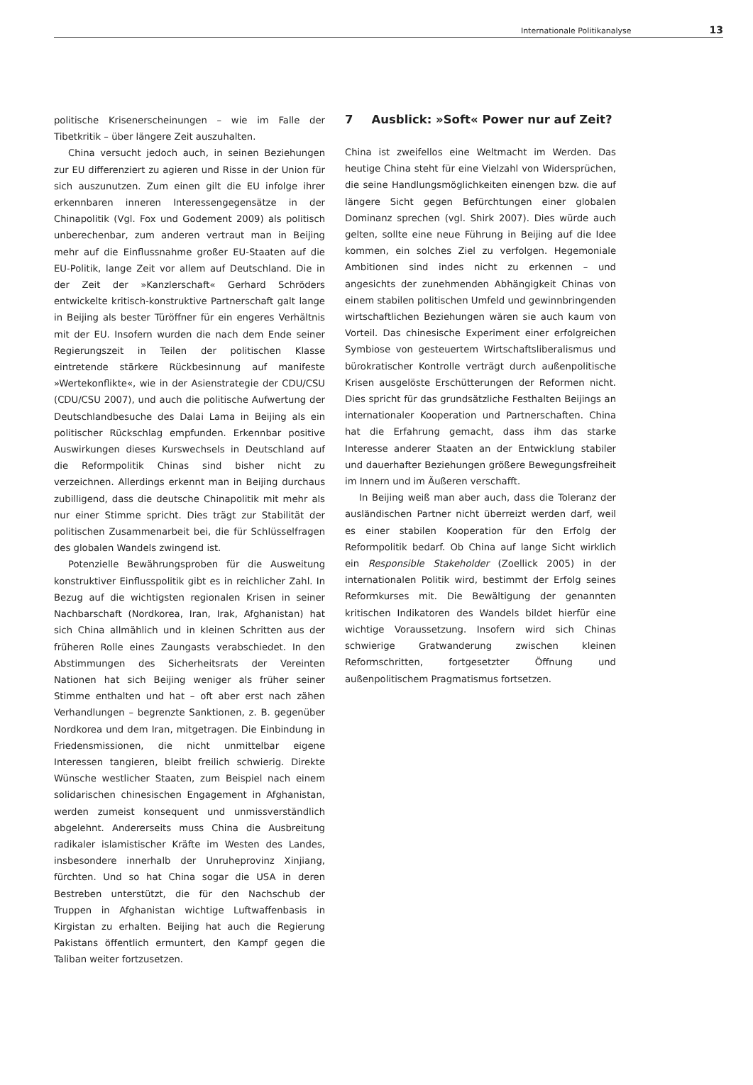Internationale Politikanalyse 13
politische Krisenerscheinungen – wie im Falle der Tibetkritik – über längere Zeit auszuhalten.
China versucht jedoch auch, in seinen Beziehungen zur EU differenziert zu agieren und Risse in der Union für sich auszunutzen. Zum einen gilt die EU infolge ihrer erkennbaren inneren Interessengegensätze in der Chinapolitik (Vgl. Fox und Godement 2009) als politisch unberechenbar, zum anderen vertraut man in Beijing mehr auf die Einflussnahme großer EU-Staaten auf die EU-Politik, lange Zeit vor allem auf Deutschland. Die in der Zeit der »Kanzlerschaft« Gerhard Schröders entwickelte kritisch-konstruktive Partnerschaft galt lange in Beijing als bester Türöffner für ein engeres Verhältnis mit der EU. Insofern wurden die nach dem Ende seiner Regierungszeit in Teilen der politischen Klasse eintretende stärkere Rückbesinnung auf manifeste »Wertekonflikte«, wie in der Asienstrategie der CDU/CSU (CDU/CSU 2007), und auch die politische Aufwertung der Deutschlandbesuche des Dalai Lama in Beijing als ein politischer Rückschlag empfunden. Erkennbar positive Auswirkungen dieses Kurswechsels in Deutschland auf die Reformpolitik Chinas sind bisher nicht zu verzeichnen. Allerdings erkennt man in Beijing durchaus zubilligend, dass die deutsche Chinapolitik mit mehr als nur einer Stimme spricht. Dies trägt zur Stabilität der politischen Zusammenarbeit bei, die für Schlüsselfragen des globalen Wandels zwingend ist.
Potenzielle Bewährungsproben für die Ausweitung konstruktiver Einflusspolitik gibt es in reichlicher Zahl. In Bezug auf die wichtigsten regionalen Krisen in seiner Nachbarschaft (Nordkorea, Iran, Irak, Afghanistan) hat sich China allmählich und in kleinen Schritten aus der früheren Rolle eines Zaungasts verabschiedet. In den Abstimmungen des Sicherheitsrats der Vereinten Nationen hat sich Beijing weniger als früher seiner Stimme enthalten und hat – oft aber erst nach zähen Verhandlungen – begrenzte Sanktionen, z. B. gegenüber Nordkorea und dem Iran, mitgetragen. Die Einbindung in Friedensmissionen, die nicht unmittelbar eigene Interessen tangieren, bleibt freilich schwierig. Direkte Wünsche westlicher Staaten, zum Beispiel nach einem solidarischen chinesischen Engagement in Afghanistan, werden zumeist konsequent und unmissverständlich abgelehnt. Andererseits muss China die Ausbreitung radikaler islamistischer Kräfte im Westen des Landes, insbesondere innerhalb der Unruheprovinz Xinjiang, fürchten. Und so hat China sogar die USA in deren Bestreben unterstützt, die für den Nachschub der Truppen in Afghanistan wichtige Luftwaffenbasis in Kirgistan zu erhalten. Beijing hat auch die Regierung Pakistans öffentlich ermuntert, den Kampf gegen die Taliban weiter fortzusetzen.
7 Ausblick: »Soft« Power nur auf Zeit?
China ist zweifellos eine Weltmacht im Werden. Das heutige China steht für eine Vielzahl von Widersprüchen, die seine Handlungsmöglichkeiten einengen bzw. die auf längere Sicht gegen Befürchtungen einer globalen Dominanz sprechen (vgl. Shirk 2007). Dies würde auch gelten, sollte eine neue Führung in Beijing auf die Idee kommen, ein solches Ziel zu verfolgen. Hegemoniale Ambitionen sind indes nicht zu erkennen – und angesichts der zunehmenden Abhängigkeit Chinas von einem stabilen politischen Umfeld und gewinnbringenden wirtschaftlichen Beziehungen wären sie auch kaum von Vorteil. Das chinesische Experiment einer erfolgreichen Symbiose von gesteuertem Wirtschaftsliberalismus und bürokratischer Kontrolle verträgt durch außenpolitische Krisen ausgelöste Erschütterungen der Reformen nicht. Dies spricht für das grundsätzliche Festhalten Beijings an internationaler Kooperation und Partnerschaften. China hat die Erfahrung gemacht, dass ihm das starke Interesse anderer Staaten an der Entwicklung stabiler und dauerhafter Beziehungen größere Bewegungsfreiheit im Innern und im Äußeren verschafft.
In Beijing weiß man aber auch, dass die Toleranz der ausländischen Partner nicht überreizt werden darf, weil es einer stabilen Kooperation für den Erfolg der Reformpolitik bedarf. Ob China auf lange Sicht wirklich ein Responsible Stakeholder (Zoellick 2005) in der internationalen Politik wird, bestimmt der Erfolg seines Reformkurses mit. Die Bewältigung der genannten kritischen Indikatoren des Wandels bildet hierfür eine wichtige Voraussetzung. Insofern wird sich Chinas schwierige Gratwanderung zwischen kleinen Reformschritten, fortgesetzter Öffnung und außenpolitischem Pragmatismus fortsetzen.